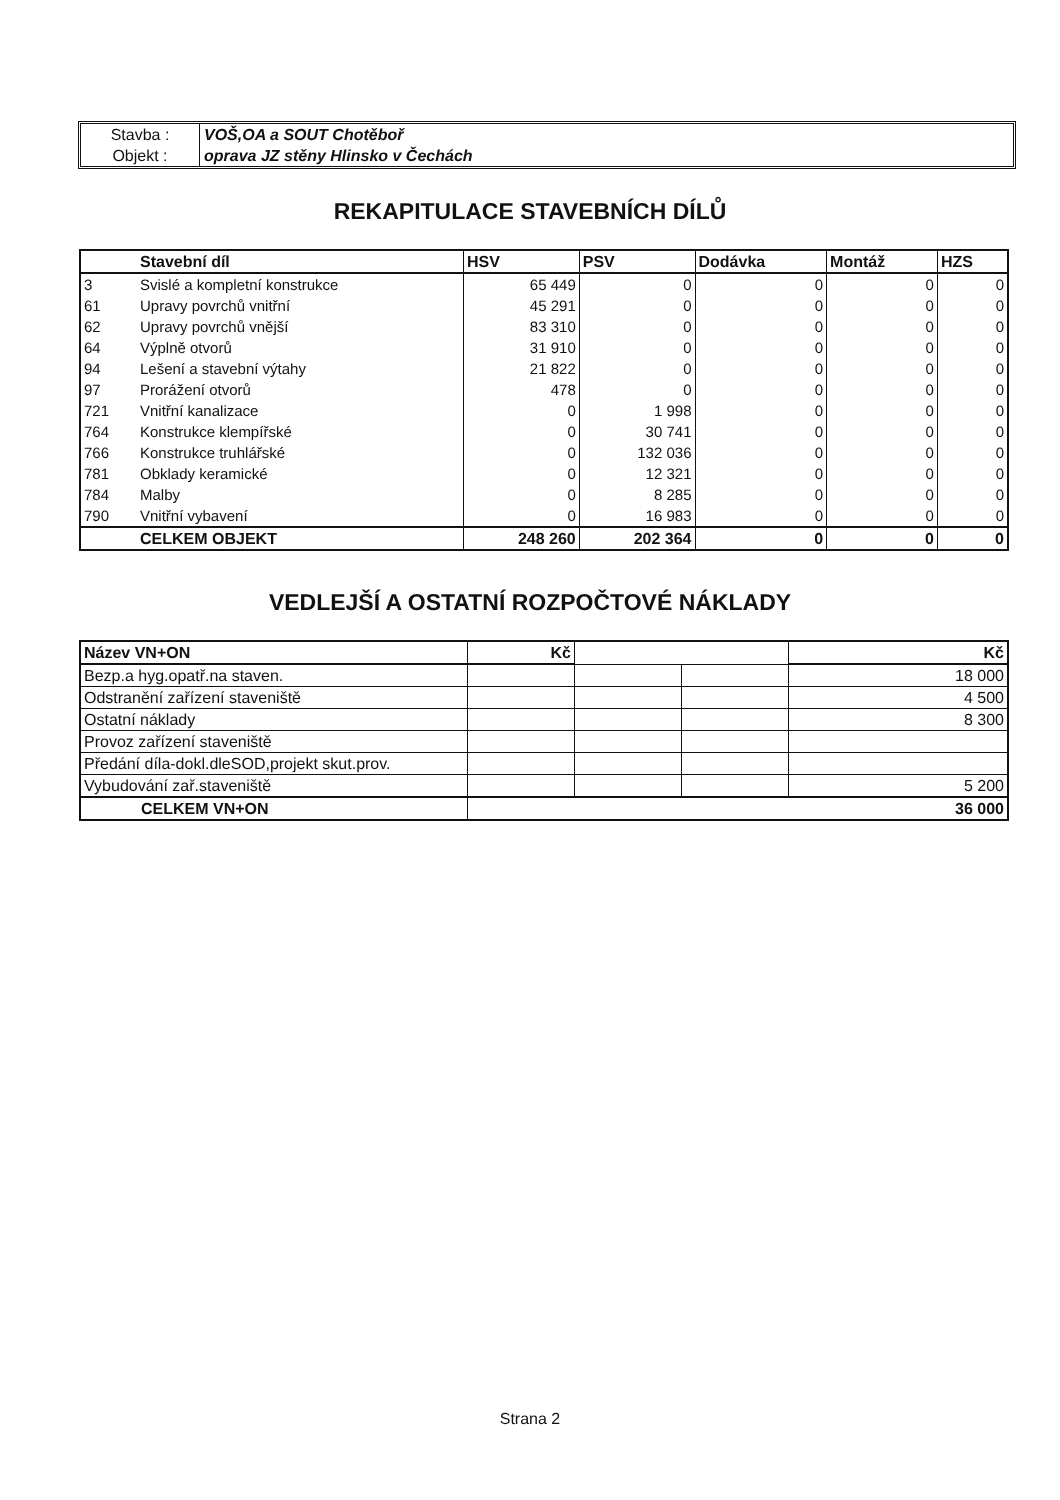| Stavba : | VOŠ,OA a SOUT Chotěboř |
| Objekt : | oprava JZ stěny Hlinsko v Čechách |
REKAPITULACE STAVEBNÍCH DÍLŮ
| | Stavební díl | HSV | PSV | Dodávka | Montáž | HZS |
| --- | --- | --- | --- | --- | --- | --- |
| 3 | Svislé a kompletní konstrukce | 65 449 | 0 | 0 | 0 | 0 |
| 61 | Upravy povrchů vnitřní | 45 291 | 0 | 0 | 0 | 0 |
| 62 | Upravy povrchů vnější | 83 310 | 0 | 0 | 0 | 0 |
| 64 | Výplně otvorů | 31 910 | 0 | 0 | 0 | 0 |
| 94 | Lešení a stavební výtahy | 21 822 | 0 | 0 | 0 | 0 |
| 97 | Prorážení otvorů | 478 | 0 | 0 | 0 | 0 |
| 721 | Vnitřní kanalizace | 0 | 1 998 | 0 | 0 | 0 |
| 764 | Konstrukce klempířské | 0 | 30 741 | 0 | 0 | 0 |
| 766 | Konstrukce truhlářské | 0 | 132 036 | 0 | 0 | 0 |
| 781 | Obklady keramické | 0 | 12 321 | 0 | 0 | 0 |
| 784 | Malby | 0 | 8 285 | 0 | 0 | 0 |
| 790 | Vnitřní vybavení | 0 | 16 983 | 0 | 0 | 0 |
| | CELKEM OBJEKT | 248 260 | 202 364 | 0 | 0 | 0 |
VEDLEJŠÍ A OSTATNÍ ROZPOČTOVÉ NÁKLADY
| Název VN+ON | Kč | | | Kč |
| --- | --- | --- | --- | --- |
| Bezp.a hyg.opatř.na staven. | | | | 18 000 |
| Odstranění zařízení staveniště | | | | 4 500 |
| Ostatní náklady | | | | 8 300 |
| Provoz zařízení staveniště | | | | |
| Předání díla-dokl.dleSOD,projekt skut.prov. | | | | |
| Vybudování zař.staveniště | | | | 5 200 |
| CELKEM VN+ON | 36 000 | | | |
Strana 2